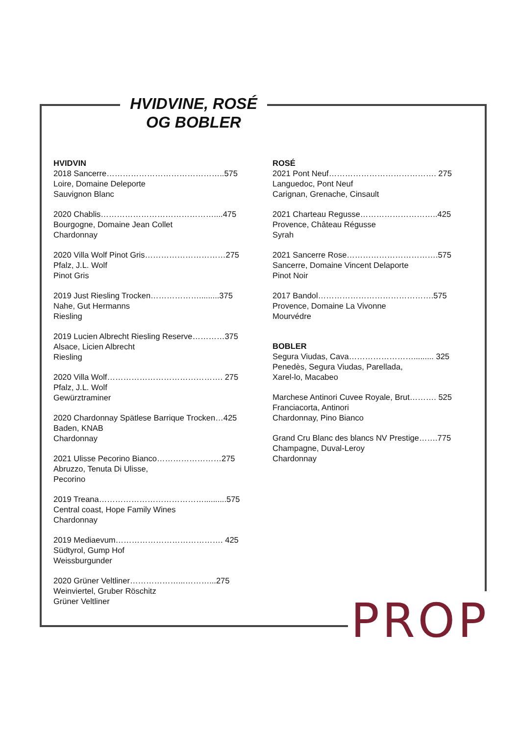HVIDVINE, ROSÉ
OG BOBLER
HVIDVIN
2018 Sancerre……………………………………..575
Loire, Domaine Deleporte
Sauvignon Blanc
2020 Chablis……………………………………....475
Bourgogne, Domaine Jean Collet
Chardonnay
2020 Villa Wolf Pinot Gris…………………………275
Pfalz, J.L. Wolf
Pinot Gris
2019 Just Riesling Trocken……………….........375
Nahe, Gut Hermanns
Riesling
2019 Lucien Albrecht Riesling Reserve…………375
Alsace, Licien Albrecht
Riesling
2020 Villa Wolf……………………………………. 275
Pfalz, J.L. Wolf
Gewürztraminer
2020 Chardonnay Spätlese Barrique Trocken…425
Baden, KNAB
Chardonnay
2021 Ulisse Pecorino Bianco……………………275
Abruzzo, Tenuta Di Ulisse,
Pecorino
2019 Treana…………………………………..........575
Central coast, Hope Family Wines
Chardonnay
2019 Mediaevum…………………………………. 425
Südtyrol, Gump Hof
Weissburgunder
2020 Grüner Veltliner………………...………...275
Weinviertel, Gruber Röschitz
Grüner Veltliner
ROSÉ
2021 Pont Neuf…………………………………. 275
Languedoc, Pont Neuf
Carignan, Grenache, Cinsault
2021 Charteau Regusse………………………..425
Provence, Château Régusse
Syrah
2021 Sancerre Rose…………………………….575
Sancerre, Domaine Vincent Delaporte
Pinot Noir
2017 Bandol…………………………………….575
Provence, Domaine La Vivonne
Mourvédre
BOBLER
Segura Viudas, Cava……………………......... 325
Penedès, Segura Viudas, Parellada,
Xarel-lo, Macabeo
Marchese Antinori Cuvee Royale, Brut………. 525
Franciacorta, Antinori
Chardonnay, Pino Bianco
Grand Cru Blanc des blancs NV Prestige…….775
Champagne, Duval-Leroy
Chardonnay
PROP